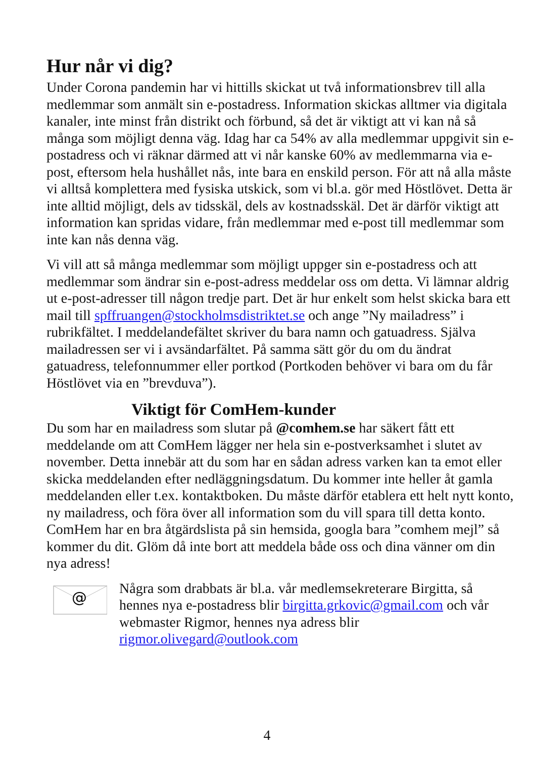Hur når vi dig?
Under Corona pandemin har vi hittills skickat ut två informationsbrev till alla medlemmar som anmält sin e-postadress. Information skickas alltmer via digitala kanaler, inte minst från distrikt och förbund, så det är viktigt att vi kan nå så många som möjligt denna väg. Idag har ca 54% av alla medlemmar uppgivit sin e-postadress och vi räknar därmed att vi når kanske 60% av medlemmarna via e-post, eftersom hela hushållet nås, inte bara en enskild person. För att nå alla måste vi alltså komplettera med fysiska utskick, som vi bl.a. gör med Höstlövet. Detta är inte alltid möjligt, dels av tidsskäl, dels av kostnadsskäl. Det är därför viktigt att information kan spridas vidare, från medlemmar med e-post till medlemmar som inte kan nås denna väg.
Vi vill att så många medlemmar som möjligt uppger sin e-postadress och att medlemmar som ändrar sin e-post-adress meddelar oss om detta. Vi lämnar aldrig ut e-post-adresser till någon tredje part. Det är hur enkelt som helst skicka bara ett mail till spffruangen@stockholmsdistriktet.se och ange ”Ny mailadress” i rubrikfältet. I meddelandefältet skriver du bara namn och gatuadress. Själva mailadressen ser vi i avsändarfältet. På samma sätt gör du om du ändrat gatuadress, telefonnummer eller portkod (Portkoden behöver vi bara om du får Höstlövet via en ”brevduva”).
Viktigt för ComHem-kunder
Du som har en mailadress som slutar på @comhem.se har säkert fått ett meddelande om att ComHem lägger ner hela sin e-postverksamhet i slutet av november. Detta innebär att du som har en sådan adress varken kan ta emot eller skicka meddelanden efter nedläggningsdatum. Du kommer inte heller åt gamla meddelanden eller t.ex. kontaktboken. Du måste därför etablera ett helt nytt konto, ny mailadress, och föra över all information som du vill spara till detta konto. ComHem har en bra åtgärdslista på sin hemsida, googla bara ”comhem mejl” så kommer du dit. Glöm då inte bort att meddela både oss och dina vänner om din nya adress!
@
Några som drabbats är bl.a. vår medlemsekreterare Birgitta, så hennes nya e-postadress blir birgitta.grkovic@gmail.com och vår webmaster Rigmor, hennes nya adress blir rigmor.olivegard@outlook.com
4